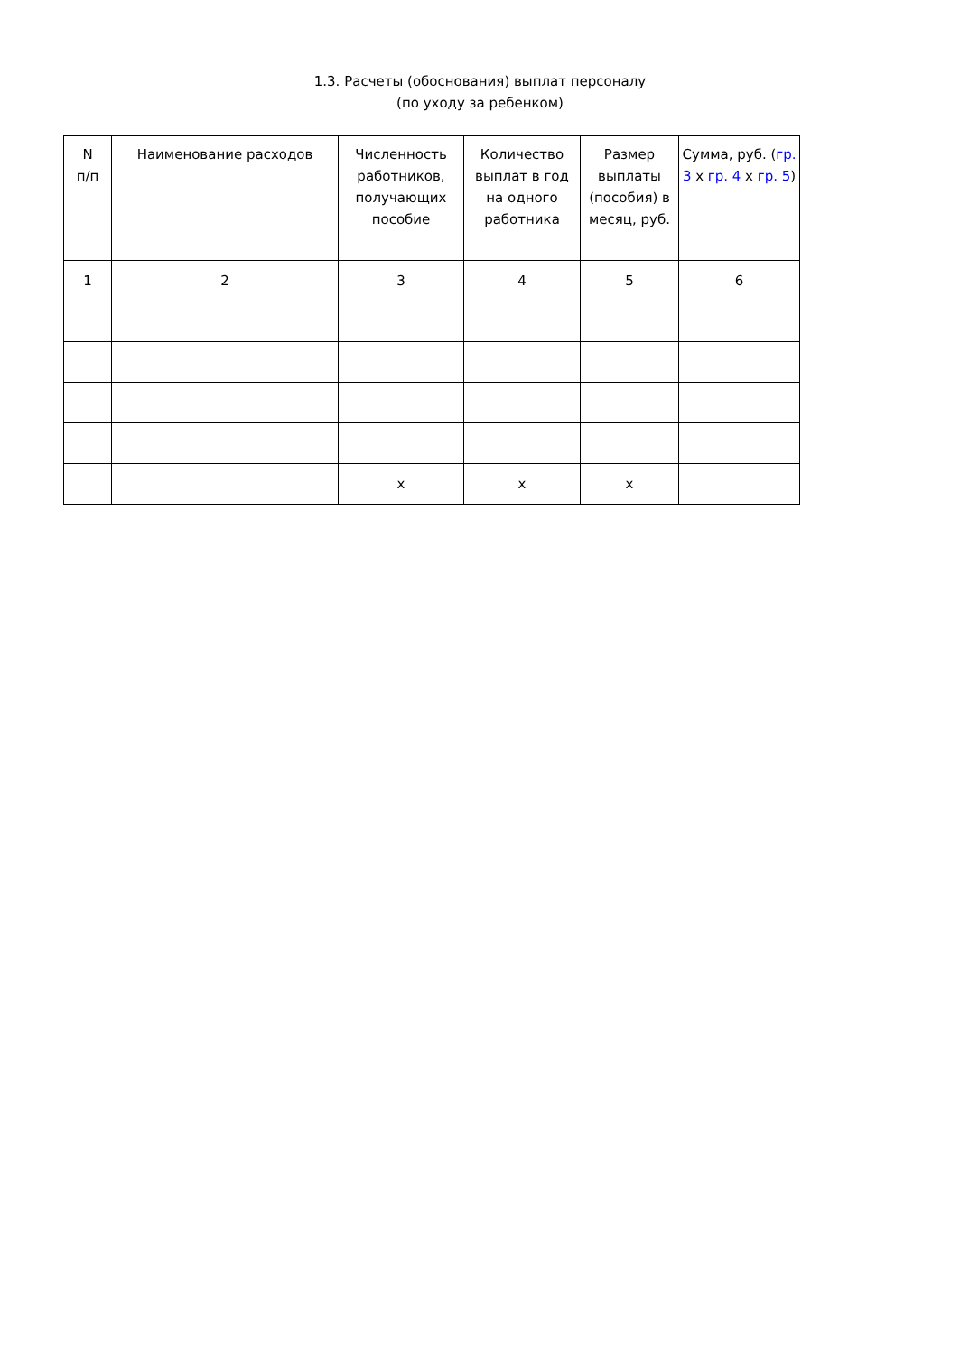1.3. Расчеты (обоснования) выплат персоналу
(по уходу за ребенком)
| N п/п | Наименование расходов | Численность работников, получающих пособие | Количество выплат в год на одного работника | Размер выплаты (пособия) в месяц, руб. | Сумма, руб. ( гр. 3 x гр. 4 x гр. 5 ) |
| --- | --- | --- | --- | --- | --- |
| 1 | 2 | 3 | 4 | 5 | 6 |
| | | x | x | x | |